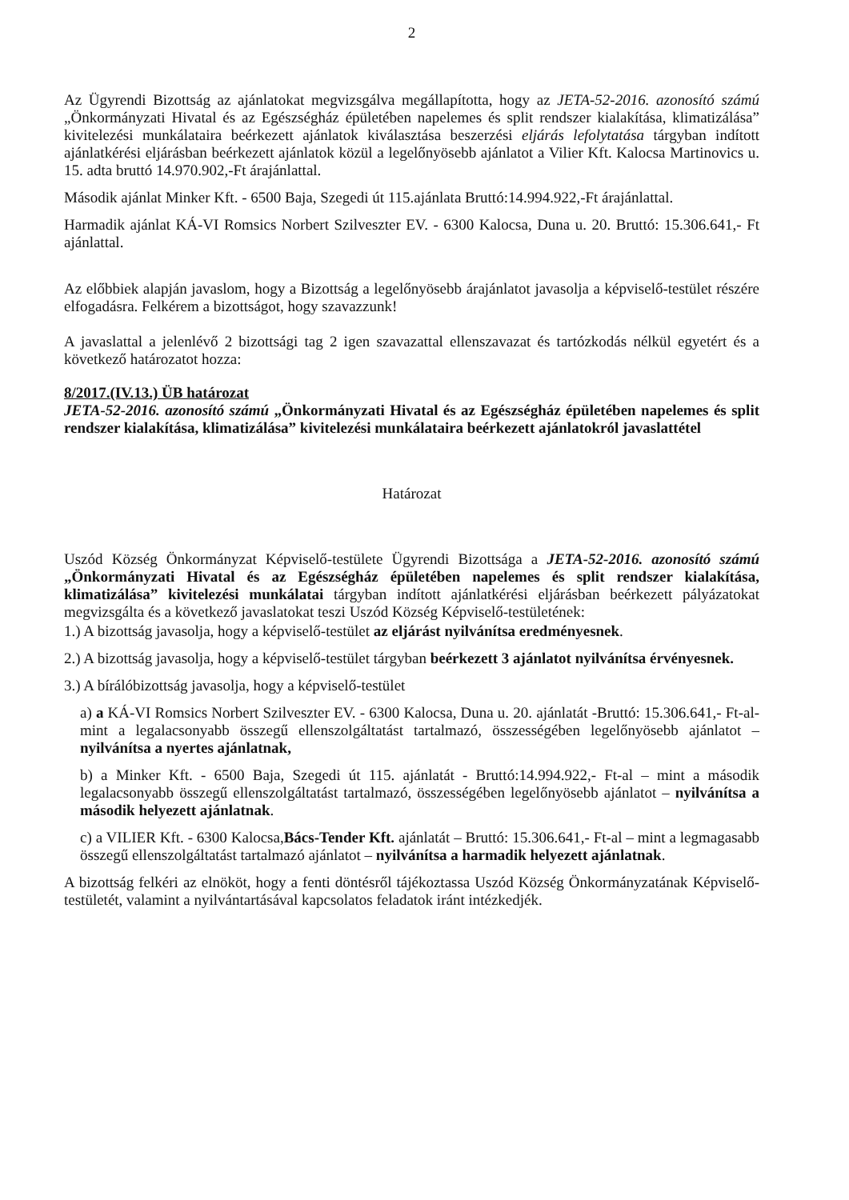2
Az Ügyrendi Bizottság az ajánlatokat megvizsgálva megállapította, hogy az JETA-52-2016. azonosító számú „Önkormányzati Hivatal és az Egészségház épületében napelemes és split rendszer kialakítása, klimatizálása” kivitelezési munkálataira beérkezett ajánlatok kiválasztása beszerzési eljárás lefolytatása tárgyban indított ajánlatkérési eljárásban beérkezett ajánlatok közül a legelőnyösebb ajánlatot a Vilier Kft. Kalocsa Martinovics u. 15. adta bruttó 14.970.902,-Ft árajánlattal.
Második ajánlat Minker Kft. - 6500 Baja, Szegedi út 115.ajánlata Bruttó:14.994.922,-Ft árajánlattal.
Harmadik ajánlat KÁ-VI Romsics Norbert Szilveszter EV. - 6300 Kalocsa, Duna u. 20. Bruttó: 15.306.641,- Ft ajánlattal.
Az előbbiek alapján javaslom, hogy a Bizottság a legelőnyösebb árajánlatot javasolja a képviselő-testület részére elfogadásra. Felkérem a bizottságot, hogy szavazzunk!
A javaslattal a jelenlévő 2 bizottsági tag 2 igen szavazattal ellenszavazat és tartózkodás nélkül egyetért és a következő határozatot hozza:
8/2017.(IV.13.) ÜB határozat
JETA-52-2016. azonosító számú „Önkormányzati Hivatal és az Egészségház épületében napelemes és split rendszer kialakítása, klimatizálása” kivitelezési munkálataira beérkezett ajánlatokról javaslattétel
Határozat
Uszód Község Önkormányzat Képviselő-testülete Ügyrendi Bizottsága a JETA-52-2016. azonosító számú „Önkormányzati Hivatal és az Egészségház épületében napelemes és split rendszer kialakítása, klimatizálása” kivitelezési munkálatai tárgyban indított ajánlatkérési eljárásban beérkezett pályázatokat megvizsgálta és a következő javaslatokat teszi Uszód Község Képviselő-testületének:
1.) A bizottság javasolja, hogy a képviselő-testület az eljárást nyilvánítsa eredményesnek.
2.) A bizottság javasolja, hogy a képviselő-testület tárgyban beérkezett 3 ajánlatot nyilvánítsa érvényesnek.
3.) A bírálóbizottság javasolja, hogy a képviselő-testület
a) a KÁ-VI Romsics Norbert Szilveszter EV. - 6300 Kalocsa, Duna u. 20. ajánlatát -Bruttó: 15.306.641,- Ft-al- mint a legalacsonyabb összegű ellenszolgáltatást tartalmazó, összességében legelőnyösebb ajánlatot – nyilvánítsa a nyertes ajánlatnak,
b) a Minker Kft. - 6500 Baja, Szegedi út 115. ajánlatát - Bruttó:14.994.922,- Ft-al – mint a második legalacsonyabb összegű ellenszolgáltatást tartalmazó, összességében legelőnyösebb ajánlatot – nyilvánítsa a második helyezett ajánlatnak.
c) a VILIER Kft. - 6300 Kalocsa,Bács-Tender Kft. ajánlatát – Bruttó: 15.306.641,- Ft-al – mint a legmagasabb összegű ellenszolgáltatást tartalmazó ajánlatot – nyilvánítsa a harmadik helyezett ajánlatnak.
A bizottság felkéri az elnököt, hogy a fenti döntésről tájékoztassa Uszód Község Önkormányzatának Képviselő-testületét, valamint a nyilvántartásával kapcsolatos feladatok iránt intézkedjék.